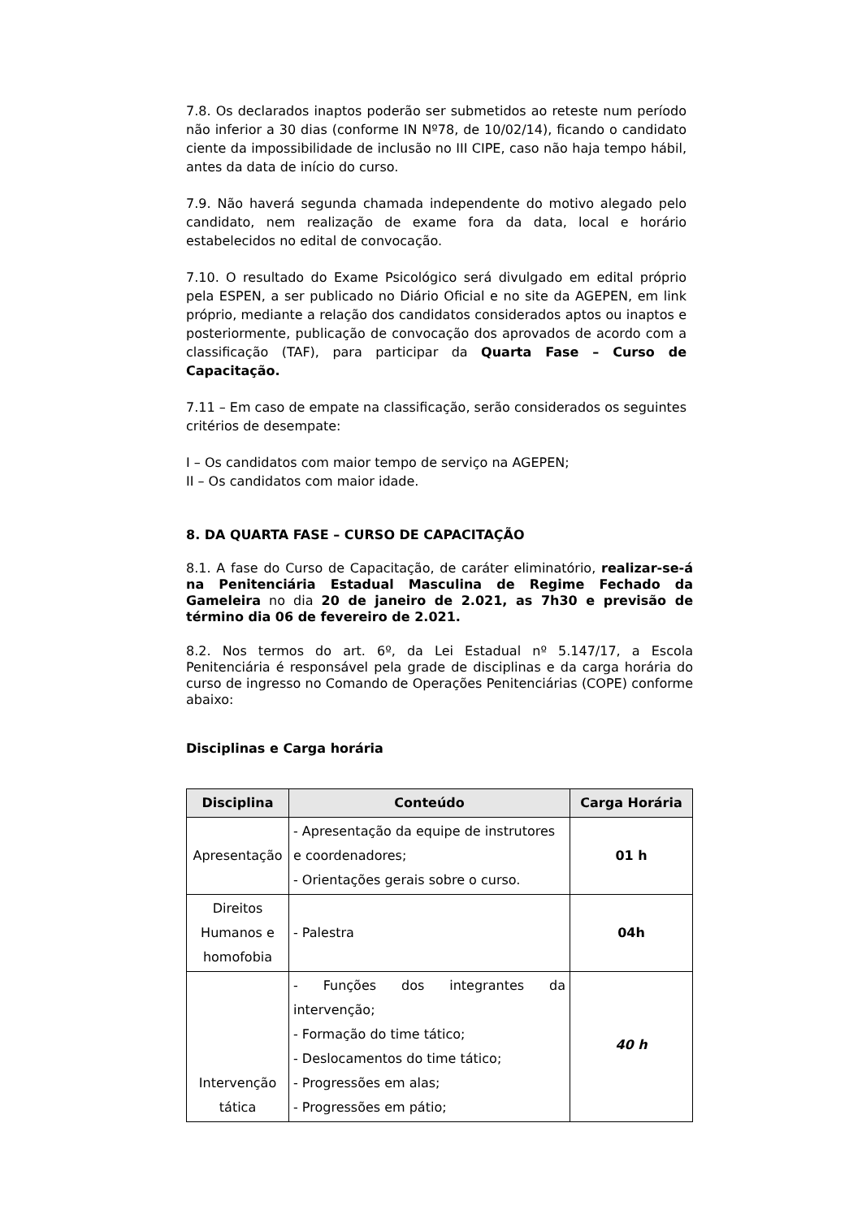7.8. Os declarados inaptos poderão ser submetidos ao reteste num período não inferior a 30 dias (conforme IN Nº78, de 10/02/14), ficando o candidato ciente da impossibilidade de inclusão no III CIPE, caso não haja tempo hábil, antes da data de início do curso.
7.9. Não haverá segunda chamada independente do motivo alegado pelo candidato, nem realização de exame fora da data, local e horário estabelecidos no edital de convocação.
7.10. O resultado do Exame Psicológico será divulgado em edital próprio pela ESPEN, a ser publicado no Diário Oficial e no site da AGEPEN, em link próprio, mediante a relação dos candidatos considerados aptos ou inaptos e posteriormente, publicação de convocação dos aprovados de acordo com a classificação (TAF), para participar da Quarta Fase – Curso de Capacitação.
7.11 – Em caso de empate na classificação, serão considerados os seguintes critérios de desempate:
I – Os candidatos com maior tempo de serviço na AGEPEN;
II – Os candidatos com maior idade.
8. DA QUARTA FASE – CURSO DE CAPACITAÇÃO
8.1. A fase do Curso de Capacitação, de caráter eliminatório, realizar-se-á na Penitenciária Estadual Masculina de Regime Fechado da Gameleira no dia 20 de janeiro de 2.021, as 7h30 e previsão de término dia 06 de fevereiro de 2.021.
8.2. Nos termos do art. 6º, da Lei Estadual nº 5.147/17, a Escola Penitenciária é responsável pela grade de disciplinas e da carga horária do curso de ingresso no Comando de Operações Penitenciárias (COPE) conforme abaixo:
Disciplinas e Carga horária
| Disciplina | Conteúdo | Carga Horária |
| --- | --- | --- |
| Apresentação | - Apresentação da equipe de instrutores e coordenadores; - Orientações gerais sobre o curso. | 01 h |
| Direitos Humanos e homofobia | - Palestra | 04h |
| Intervenção tática | - Funções dos integrantes da intervenção; - Formação do time tático; - Deslocamentos do time tático; - Progressões em alas; - Progressões em pátio; | 40 h |